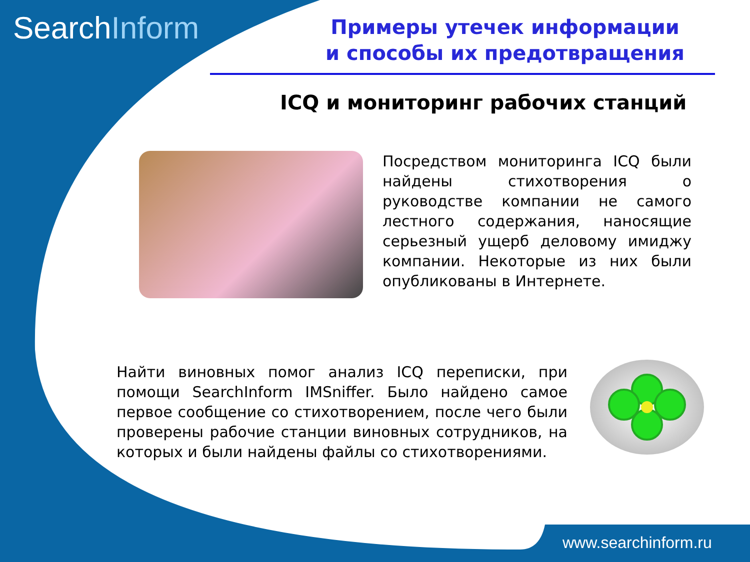SearchInform
Примеры утечек информации
и способы их предотвращения
ICQ и мониторинг рабочих станций
Посредством мониторинга ICQ были найдены стихотворения о руководстве компании не самого лестного содержания, наносящие серьезный ущерб деловому имиджу компании. Некоторые из них были опубликованы в Интернете.
Найти виновных помог анализ ICQ переписки, при помощи SearchInform IMSniffer. Было найдено самое первое сообщение со стихотворением, после чего были проверены рабочие станции виновных сотрудников, на которых и были найдены файлы со стихотворениями.
www.searchinform.ru